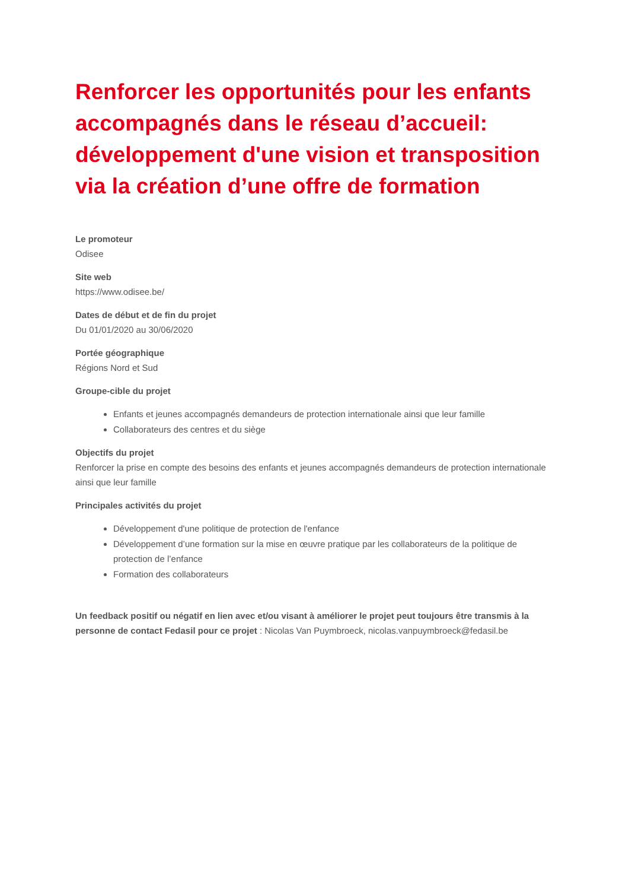Renforcer les opportunités pour les enfants accompagnés dans le réseau d’accueil: développement d'une vision et transposition via la création d’une offre de formation
Le promoteur
Odisee
Site web
https://www.odisee.be/
Dates de début et de fin du projet
Du 01/01/2020 au 30/06/2020
Portée géographique
Régions Nord et Sud
Groupe-cible du projet
Enfants et jeunes accompagnés demandeurs de protection internationale ainsi que leur famille
Collaborateurs des centres et du siège
Objectifs du projet
Renforcer la prise en compte des besoins des enfants et jeunes accompagnés demandeurs de protection internationale ainsi que leur famille
Principales activités du projet
Développement d'une politique de protection de l'enfance
Développement d’une formation sur la mise en œuvre pratique par les collaborateurs de la politique de protection de l’enfance
Formation des collaborateurs
Un feedback positif ou négatif en lien avec et/ou visant à améliorer le projet peut toujours être transmis à la personne de contact Fedasil pour ce projet : Nicolas Van Puymbroeck, nicolas.vanpuymbroeck@fedasil.be